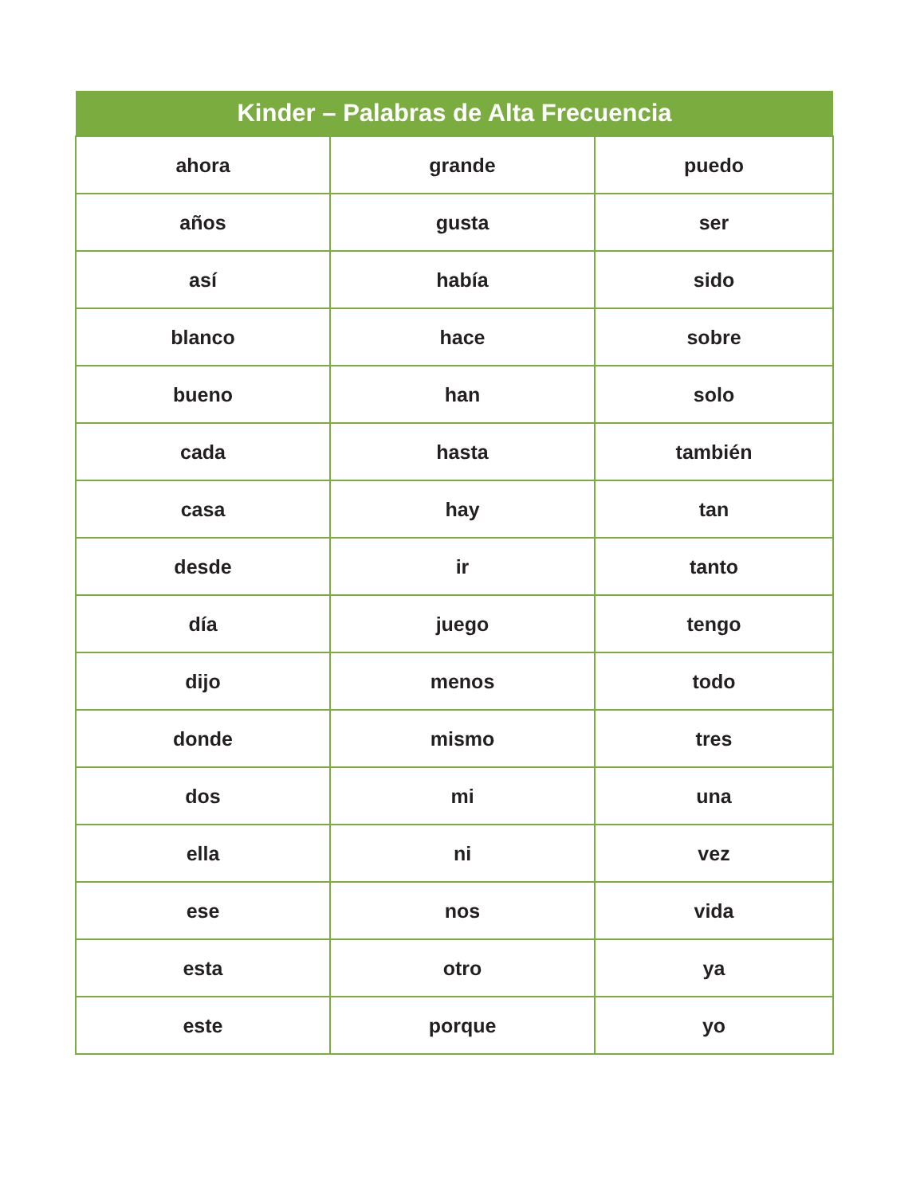| Kinder – Palabras de Alta Frecuencia | | |
| --- | --- | --- |
| ahora | grande | puedo |
| años | gusta | ser |
| así | había | sido |
| blanco | hace | sobre |
| bueno | han | solo |
| cada | hasta | también |
| casa | hay | tan |
| desde | ir | tanto |
| día | juego | tengo |
| dijo | menos | todo |
| donde | mismo | tres |
| dos | mi | una |
| ella | ni | vez |
| ese | nos | vida |
| esta | otro | ya |
| este | porque | yo |